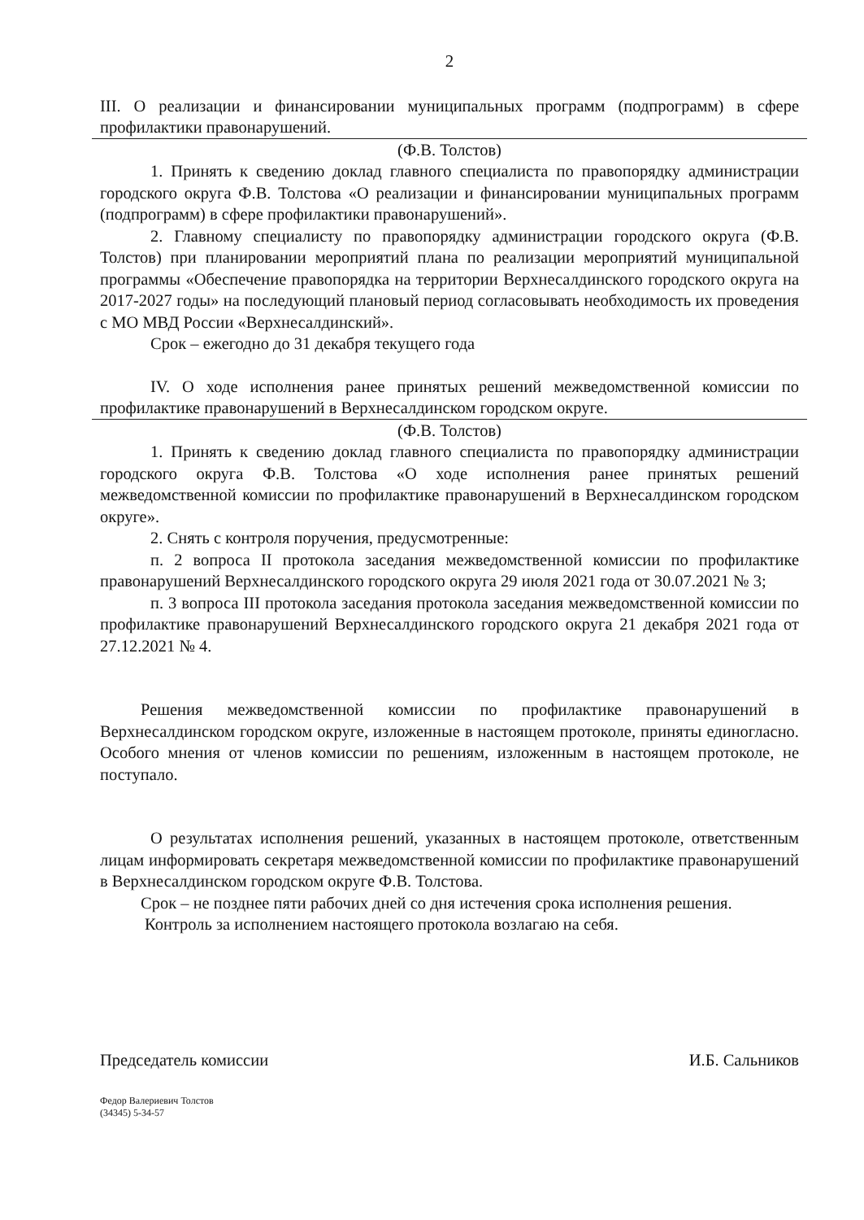2
III. О реализации и финансировании муниципальных программ (подпрограмм) в сфере профилактики правонарушений.
(Ф.В. Толстов)
1. Принять к сведению доклад главного специалиста по правопорядку администрации городского округа Ф.В. Толстова «О реализации и финансировании муниципальных программ (подпрограмм) в сфере профилактики правонарушений».
2. Главному специалисту по правопорядку администрации городского округа (Ф.В. Толстов) при планировании мероприятий плана по реализации мероприятий муниципальной программы «Обеспечение правопорядка на территории Верхнесалдинского городского округа на 2017-2027 годы» на последующий плановый период согласовывать необходимость их проведения с МО МВД России «Верхнесалдинский».
Срок – ежегодно до 31 декабря текущего года
IV. О ходе исполнения ранее принятых решений межведомственной комиссии по профилактике правонарушений в Верхнесалдинском городском округе.
(Ф.В. Толстов)
1. Принять к сведению доклад главного специалиста по правопорядку администрации городского округа Ф.В. Толстова «О ходе исполнения ранее принятых решений межведомственной комиссии по профилактике правонарушений в Верхнесалдинском городском округе».
2. Снять с контроля поручения, предусмотренные:
п. 2 вопроса II протокола заседания межведомственной комиссии по профилактике правонарушений Верхнесалдинского городского округа 29 июля 2021 года от 30.07.2021 № 3;
п. 3 вопроса III протокола заседания протокола заседания межведомственной комиссии по профилактике правонарушений Верхнесалдинского городского округа 21 декабря 2021 года от 27.12.2021 № 4.
Решения межведомственной комиссии по профилактике правонарушений в Верхнесалдинском городском округе, изложенные в настоящем протоколе, приняты единогласно. Особого мнения от членов комиссии по решениям, изложенным в настоящем протоколе, не поступало.
О результатах исполнения решений, указанных в настоящем протоколе, ответственным лицам информировать секретаря межведомственной комиссии по профилактике правонарушений в Верхнесалдинском городском округе Ф.В. Толстова.
Срок – не позднее пяти рабочих дней со дня истечения срока исполнения решения.
Контроль за исполнением настоящего протокола возлагаю на себя.
Председатель комиссии И.Б. Сальников
Федор Валериевич Толстов
(34345) 5-34-57